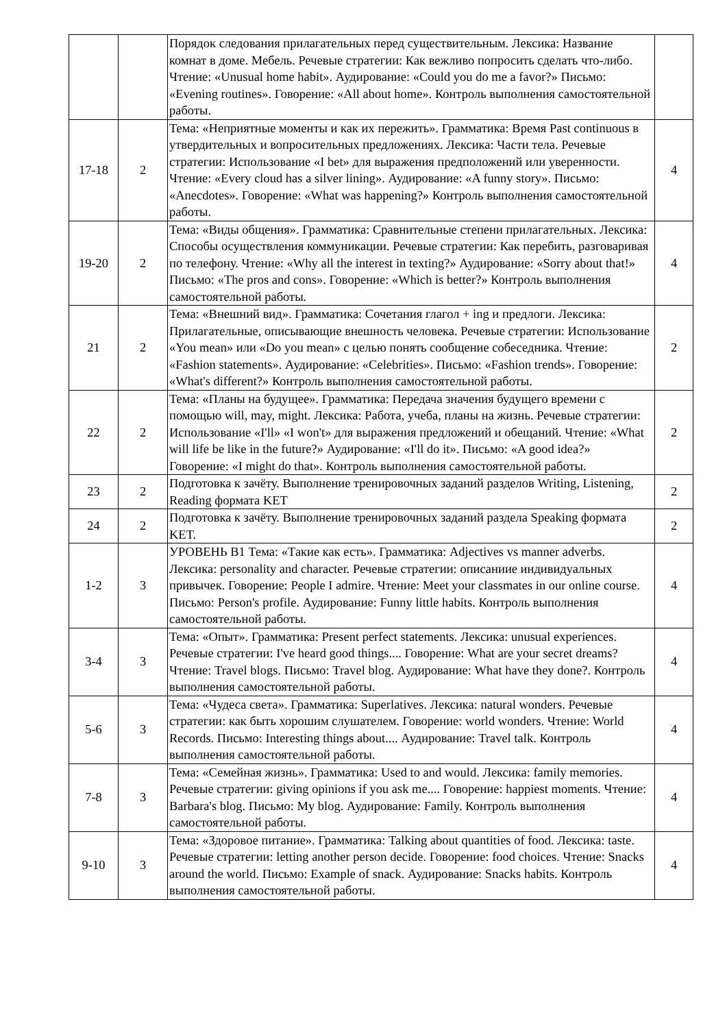| | | Порядок следования прилагательных перед существительным. Лексика: Название комнат в доме. Мебель. Речевые стратегии: Как вежливо попросить сделать что-либо. Чтение: «Unusual home habit». Аудирование: «Could you do me a favor?» Письмо: «Evening routines». Говорение: «All about home». Контроль выполнения самостоятельной работы. | |
| 17-18 | 2 | Тема: «Неприятные моменты и как их пережить». Грамматика: Время Past continuous в утвердительных и вопросительных предложениях. Лексика: Части тела. Речевые стратегии: Использование «I bet» для выражения предположений или уверенности. Чтение: «Every cloud has a silver lining». Аудирование: «A funny story». Письмо: «Anecdotes». Говорение: «What was happening?» Контроль выполнения самостоятельной работы. | 4 |
| 19-20 | 2 | Тема: «Виды общения». Грамматика: Сравнительные степени прилагательных. Лексика: Способы осуществления коммуникации. Речевые стратегии: Как перебить, разговаривая по телефону. Чтение: «Why all the interest in texting?» Аудирование: «Sorry about that!» Письмо: «The pros and cons». Говорение: «Which is better?» Контроль выполнения самостоятельной работы. | 4 |
| 21 | 2 | Тема: «Внешний вид». Грамматика: Сочетания глагол + ing и предлоги. Лексика: Прилагательные, описывающие внешность человека. Речевые стратегии: Использование «You mean» или «Do you mean» с целью понять сообщение собеседника. Чтение: «Fashion statements». Аудирование: «Celebrities». Письмо: «Fashion trends». Говорение: «What's different?» Контроль выполнения самостоятельной работы. | 2 |
| 22 | 2 | Тема: «Планы на будущее». Грамматика: Передача значения будущего времени с помощью will, may, might. Лексика: Работа, учеба, планы на жизнь. Речевые стратегии: Использование «I'll» «I won't» для выражения предложений и обещаний. Чтение: «What will life be like in the future?» Аудирование: «I'll do it». Письмо: «A good idea?» Говорение: «I might do that». Контроль выполнения самостоятельной работы. | 2 |
| 23 | 2 | Подготовка к зачёту. Выполнение тренировочных заданий разделов Writing, Listening, Reading формата KET | 2 |
| 24 | 2 | Подготовка к зачёту. Выполнение тренировочных заданий раздела Speaking формата KET. | 2 |
| 1-2 | 3 | УРОВЕНЬ B1 Тема: «Такие как есть». Грамматика: Adjectives vs manner adverbs. Лексика: personality and character. Речевые стратегии: описаниие индивидуальных привычек. Говорение: People I admire. Чтение: Meet your classmates in our online course. Письмо: Person's profile. Аудирование: Funny little habits. Контроль выполнения самостоятельной работы. | 4 |
| 3-4 | 3 | Тема: «Опыт». Грамматика: Present perfect statements. Лексика: unusual experiences. Речевые стратегии: I've heard good things.... Говорение: What are your secret dreams? Чтение: Travel blogs. Письмо: Travel blog. Аудирование: What have they done?. Контроль выполнения самостоятельной работы. | 4 |
| 5-6 | 3 | Тема: «Чудеса света». Грамматика: Superlatives. Лексика: natural wonders. Речевые стратегии: как быть хорошим слушателем. Говорение: world wonders. Чтение: World Records. Письмо: Interesting things about.... Аудирование: Travel talk. Контроль выполнения самостоятельной работы. | 4 |
| 7-8 | 3 | Тема: «Семейная жизнь». Грамматика: Used to and would. Лексика: family memories. Речевые стратегии: giving opinions if you ask me.... Говорение: happiest moments. Чтение: Barbara's blog. Письмо: My blog. Аудирование: Family. Контроль выполнения самостоятельной работы. | 4 |
| 9-10 | 3 | Тема: «Здоровое питание». Грамматика: Talking about quantities of food. Лексика: taste. Речевые стратегии: letting another person decide. Говорение: food choices. Чтение: Snacks around the world. Письмо: Example of snack. Аудирование: Snacks habits. Контроль выполнения самостоятельной работы. | 4 |